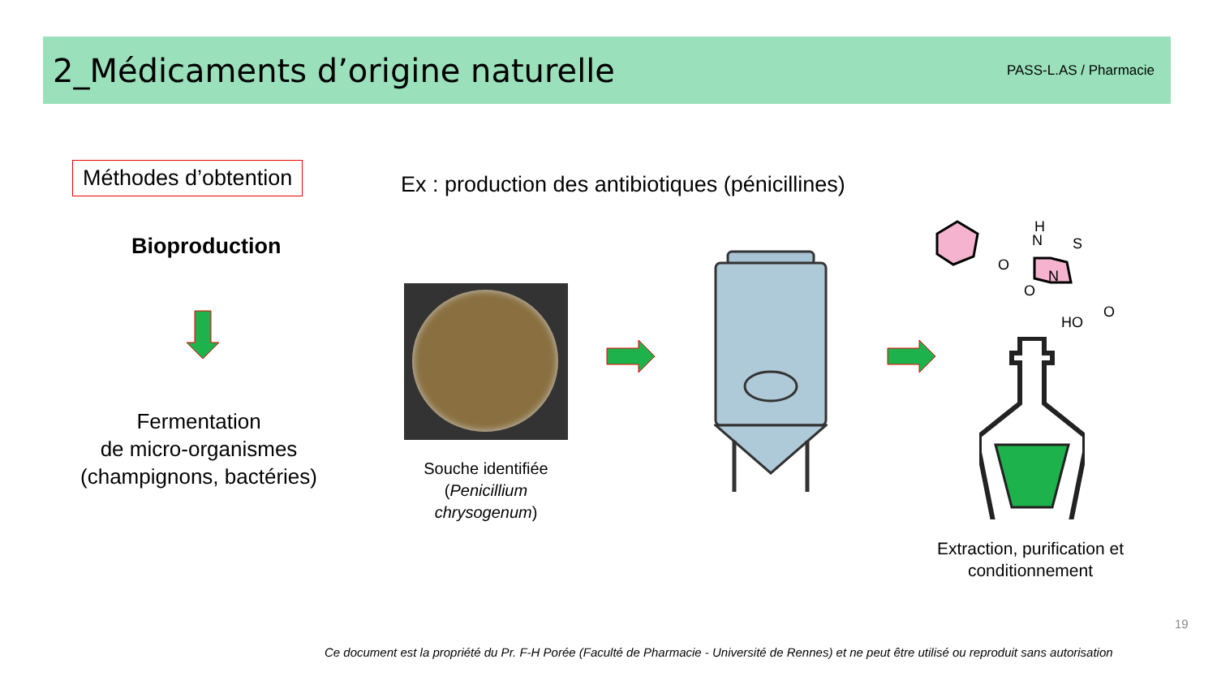2_Médicaments d’origine naturelle
PASS-L.AS / Pharmacie
Méthodes d’obtention
Ex : production des antibiotiques (pénicillines)
Bioproduction
Fermentation
de micro-organismes
(champignons, bactéries)
Souche identifiée
(Penicillium
chrysogenum)
H
N
S
O
O
N
HO
O
Extraction, purification et conditionnement
19
Ce document est la propriété du Pr. F-H Porée (Faculté de Pharmacie - Université de Rennes) et ne peut être utilisé ou reproduit sans autorisation